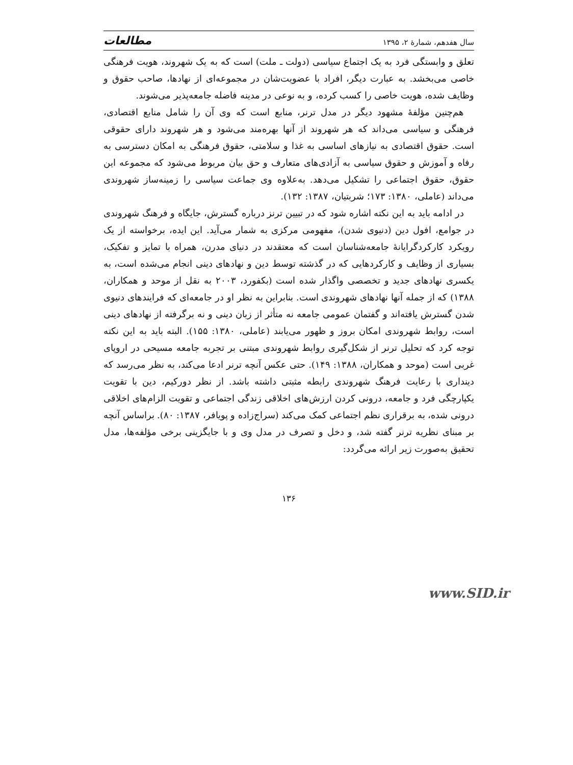سال هفدهم، شمارهٔ ۲، ۱۳۹۵ مطالعات
تعلق و وابستگی فرد به یک اجتماع سیاسی (دولت ـ ملت) است که به یک شهروند، هویت فرهنگی خاصی می‌بخشد. به عبارت دیگر، افراد با عضویت‌شان در مجموعه‌ای از نهادها، صاحب حقوق و وظایف شده، هویت خاصی را کسب کرده، و به نوعی در مدینه فاضله جامعه‌پذیر می‌شوند.
هم‌چنین مؤلفهٔ مشهود دیگر در مدل ترنر، منابع است که وی آن را شامل منابع اقتصادی، فرهنگی و سیاسی می‌داند که هر شهروند از آنها بهره‌مند می‌شود و هر شهروند دارای حقوقی است. حقوق اقتصادی به نیازهای اساسی به غذا و سلامتی، حقوق فرهنگی به امکان دسترسی به رفاه و آموزش و حقوق سیاسی به آزادی‌های متعارف و حق بیان مربوط می‌شود که مجموعه این حقوق، حقوق اجتماعی را تشکیل می‌دهد. به‌علاوه وی جماعت سیاسی را زمینه‌ساز شهروندی می‌داند (عاملی، ۱۳۸۰: ۱۷۳؛ شربتیان، ۱۳۸۷: ۱۳۲).
در ادامه باید به این نکته اشاره شود که در تبیین ترنز درباره گسترش، جایگاه و فرهنگ شهروندی در جوامع، افول دین (دنیوی شدن)، مفهومی مرکزی به شمار می‌آید. این ایده، برخواسته از یک رویکرد کارکردگرایانهٔ جامعه‌شناسان است که معتقدند در دنیای مدرن، همراه با تمایز و تفکیک، بسیاری از وظایف و کارکردهایی که در گذشته توسط دین و نهادهای دینی انجام می‌شده است، به یکسری نهادهای جدید و تخصصی واگذار شده است (بکفورد، ۲۰۰۳ به نقل از موحد و همکاران، ۱۳۸۸) که از جمله آنها نهادهای شهروندی است. بنابراین به نظر او در جامعه‌ای که فرایندهای دنیوی شدن گسترش یافته‌اند و گفتمان عمومی جامعه نه متأثر از زبان دینی و نه برگرفته از نهادهای دینی است، روابط شهروندی امکان بروز و ظهور می‌یابند (عاملی، ۱۳۸۰: ۱۵۵). البته باید به این نکته توجه کرد که تحلیل ترنر از شکل‌گیری روابط شهروندی مبتنی بر تجربه جامعه مسیحی در اروپای غربی است (موحد و همکاران، ۱۳۸۸: ۱۴۹). حتی عکس آنچه ترنر ادعا می‌کند، به نظر می‌رسد که دینداری با رعایت فرهنگ شهروندی رابطه مثبتی داشته باشد. از نظر دورکیم، دین با تقویت یکپارچگی فرد و جامعه، درونی کردن ارزش‌های اخلاقی زندگی اجتماعی و تقویت الزام‌های اخلاقی درونی شده، به برقراری نظم اجتماعی کمک می‌کند (سراج‌زاده و پویافر، ۱۳۸۷: ۸۰). براساس آنچه بر مبنای نظریه ترنر گفته شد، و دخل و تصرف در مدل وی و با جایگزینی برخی مؤلفه‌ها، مدل تحقیق به‌صورت زیر ارائه می‌گردد:
۱۳۶
www.SID.ir